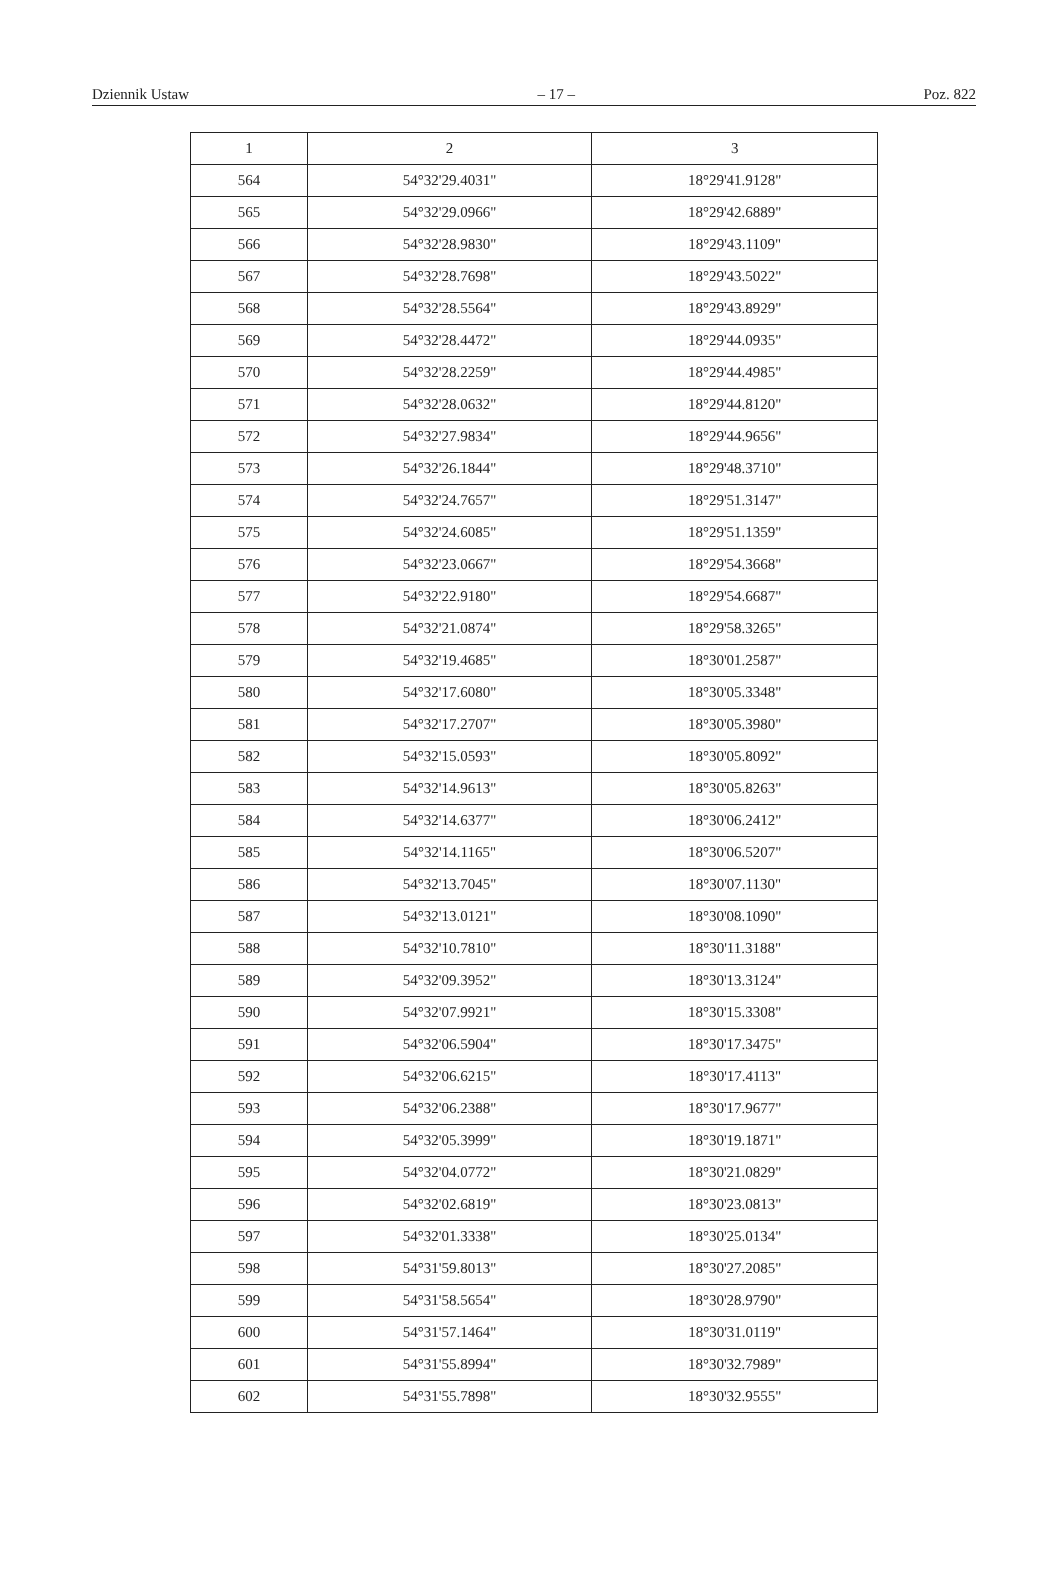Dziennik Ustaw – 17 – Poz. 822
| 1 | 2 | 3 |
| 564 | 54°32'29.4031" | 18°29'41.9128" |
| 565 | 54°32'29.0966" | 18°29'42.6889" |
| 566 | 54°32'28.9830" | 18°29'43.1109" |
| 567 | 54°32'28.7698" | 18°29'43.5022" |
| 568 | 54°32'28.5564" | 18°29'43.8929" |
| 569 | 54°32'28.4472" | 18°29'44.0935" |
| 570 | 54°32'28.2259" | 18°29'44.4985" |
| 571 | 54°32'28.0632" | 18°29'44.8120" |
| 572 | 54°32'27.9834" | 18°29'44.9656" |
| 573 | 54°32'26.1844" | 18°29'48.3710" |
| 574 | 54°32'24.7657" | 18°29'51.3147" |
| 575 | 54°32'24.6085" | 18°29'51.1359" |
| 576 | 54°32'23.0667" | 18°29'54.3668" |
| 577 | 54°32'22.9180" | 18°29'54.6687" |
| 578 | 54°32'21.0874" | 18°29'58.3265" |
| 579 | 54°32'19.4685" | 18°30'01.2587" |
| 580 | 54°32'17.6080" | 18°30'05.3348" |
| 581 | 54°32'17.2707" | 18°30'05.3980" |
| 582 | 54°32'15.0593" | 18°30'05.8092" |
| 583 | 54°32'14.9613" | 18°30'05.8263" |
| 584 | 54°32'14.6377" | 18°30'06.2412" |
| 585 | 54°32'14.1165" | 18°30'06.5207" |
| 586 | 54°32'13.7045" | 18°30'07.1130" |
| 587 | 54°32'13.0121" | 18°30'08.1090" |
| 588 | 54°32'10.7810" | 18°30'11.3188" |
| 589 | 54°32'09.3952" | 18°30'13.3124" |
| 590 | 54°32'07.9921" | 18°30'15.3308" |
| 591 | 54°32'06.5904" | 18°30'17.3475" |
| 592 | 54°32'06.6215" | 18°30'17.4113" |
| 593 | 54°32'06.2388" | 18°30'17.9677" |
| 594 | 54°32'05.3999" | 18°30'19.1871" |
| 595 | 54°32'04.0772" | 18°30'21.0829" |
| 596 | 54°32'02.6819" | 18°30'23.0813" |
| 597 | 54°32'01.3338" | 18°30'25.0134" |
| 598 | 54°31'59.8013" | 18°30'27.2085" |
| 599 | 54°31'58.5654" | 18°30'28.9790" |
| 600 | 54°31'57.1464" | 18°30'31.0119" |
| 601 | 54°31'55.8994" | 18°30'32.7989" |
| 602 | 54°31'55.7898" | 18°30'32.9555" |